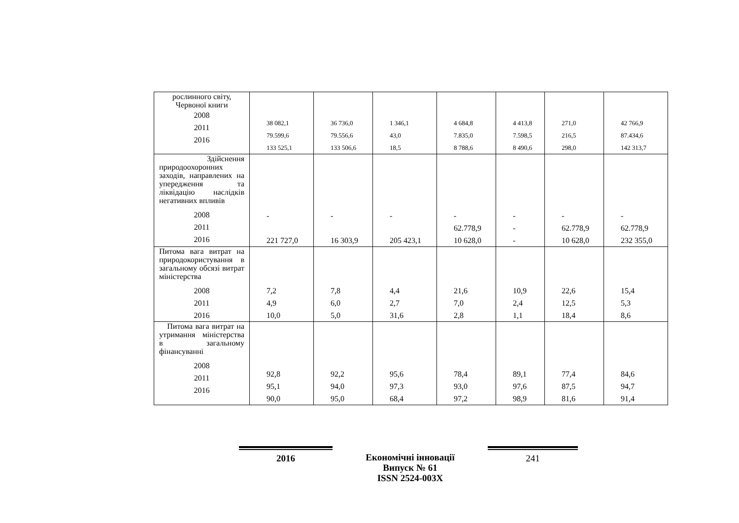| рослинного світу, Червоної книги 2008 2011 2016 | 38 082,1 79.599,6 133 525,1 | 36 736,0 79.556,6 133 506,6 | 1 346,1 43,0 18,5 | 4 684,8 7.835,0 8 788,6 | 4 413,8 7.598,5 8 490,6 | 271,0 216,5 298,0 | 42 766,9 87.434,6 142 313,7 |
| Здійснення природоохоронних заходів, направлених на упередження та ліквідацію наслідків негативних впливів 2008 2011 2016 | - 221 727,0 | - 16 303,9 | - 205 423,1 | - 62.778,9 10 628,0 | - - - | - 62.778,9 10 628,0 | - 62.778,9 232 355,0 |
| Питома вага витрат на природокористування в загальному обсязі витрат міністерства 2008 2011 2016 | 7,2 4,9 10,0 | 7,8 6,0 5,0 | 4,4 2,7 31,6 | 21,6 7,0 2,8 | 10,9 2,4 1,1 | 22,6 12,5 18,4 | 15,4 5,3 8,6 |
| Питома вага витрат на утримання міністерства в загальному фінансуванні 2008 2011 2016 | 92,8 95,1 90,0 | 92,2 94,0 95,0 | 95,6 97,3 68,4 | 78,4 93,0 97,2 | 89,1 97,6 98,9 | 77,4 87,5 81,6 | 84,6 94,7 91,4 |
2016
Економічні інновації
Випуск № 61
ISSN 2524-003X
241